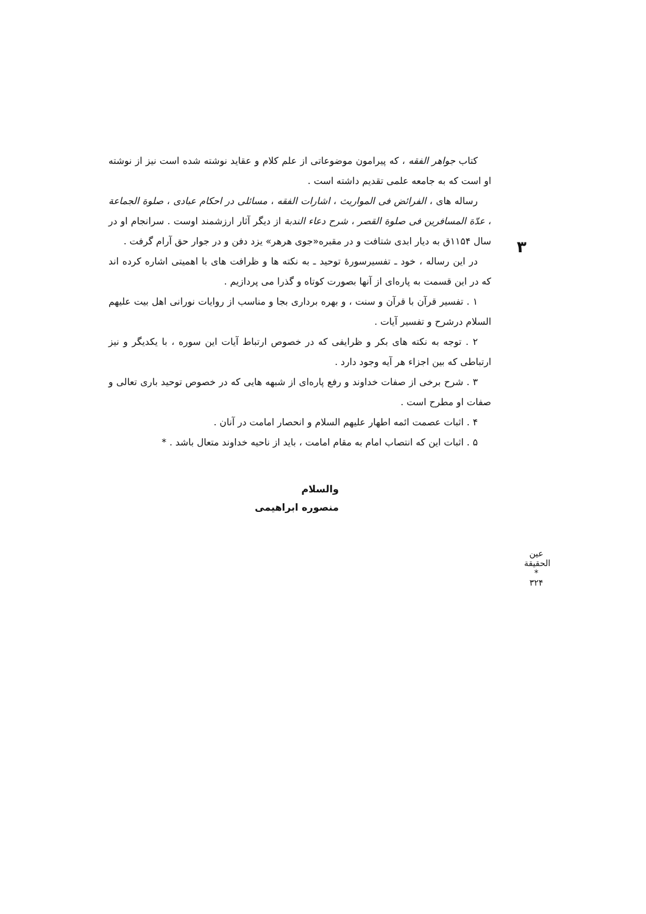۳
کتاب جواهر الفقه ، که پیرامون موضوعاتی از علم کلام و عقاید نوشته شده است نیز از نوشته او است که به جامعه علمی تقدیم داشته است .
رساله های ، الفرائض فی المواریث ، اشارات الفقه ، مسائلی در احکام عبادی ، صلوة الجماعة ، عدّة المسافرین فی صلوة القصر ، شرح دعاء الندبة از دیگر آثار ارزشمند اوست . سرانجام او در سال ۱۱۵۴ق به دیار ابدی شتافت و در مقبره«جوی هرهر» یزد دفن و در جوار حق آرام گرفت .
در این رساله ، خود ـ تفسیرسورهٔ توحید ـ به نکته ها و ظرافت های با اهمیتی اشاره کرده اند که در این قسمت به پاره‌ای از آنها بصورت کوتاه و گذرا می پردازیم .
۱ . تفسیر قرآن با قرآن و سنت ، و بهره برداری بجا و مناسب از روایات نورانی اهل بیت علیهم السلام درشرح و تفسیر آیات .
۲ . توجه به نکته های بکر و ظرایفی که در خصوص ارتباط آیات این سوره ، با یکدیگر و نیز ارتباطی که بین اجزاء هر آیه وجود دارد .
۳ . شرح برخی از صفات خداوند و رفع پاره‌ای از شبهه هایی که در خصوص توحید باری تعالی و صفات او مطرح است .
۴ . اثبات عصمت ائمه اطهار علیهم السلام و انحصار امامت در آنان .
۵ . اثبات این که انتصاب امام به مقام امامت ، باید از ناحیه خداوند متعال باشد . *
والسلام
منصوره ابراهیمی
عین الحقیقة
*
۳۲۴